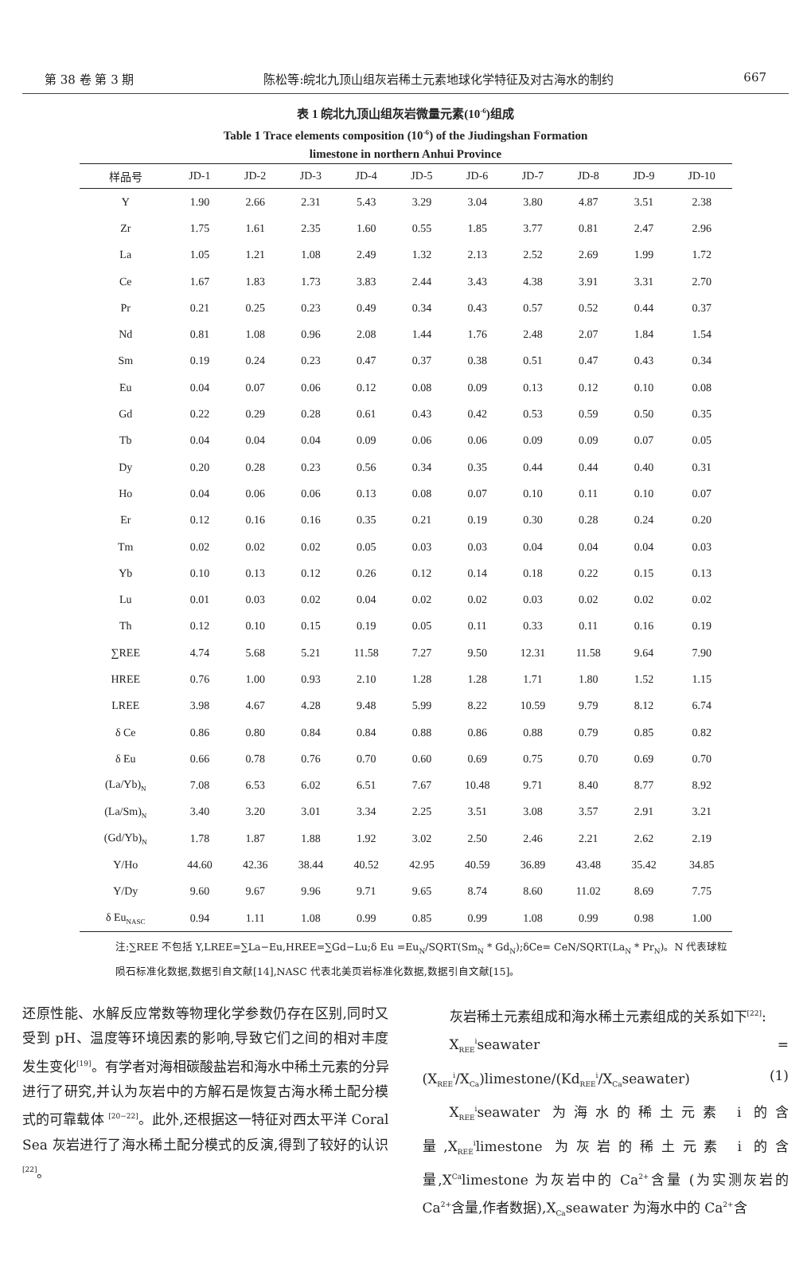第 38 卷 第 3 期 陈松等:皖北九顶山组灰岩稀土元素地球化学特征及对古海水的制约 667
表 1 皖北九顶山组灰岩微量元素(10<sup>-6</sup>)组成
Table 1 Trace elements composition (10<sup>-6</sup>) of the Jiudingshan Formation
limestone in northern Anhui Province
| 样品号 | JD-1 | JD-2 | JD-3 | JD-4 | JD-5 | JD-6 | JD-7 | JD-8 | JD-9 | JD-10 |
| --- | --- | --- | --- | --- | --- | --- | --- | --- | --- | --- |
| Y | 1.90 | 2.66 | 2.31 | 5.43 | 3.29 | 3.04 | 3.80 | 4.87 | 3.51 | 2.38 |
| Zr | 1.75 | 1.61 | 2.35 | 1.60 | 0.55 | 1.85 | 3.77 | 0.81 | 2.47 | 2.96 |
| La | 1.05 | 1.21 | 1.08 | 2.49 | 1.32 | 2.13 | 2.52 | 2.69 | 1.99 | 1.72 |
| Ce | 1.67 | 1.83 | 1.73 | 3.83 | 2.44 | 3.43 | 4.38 | 3.91 | 3.31 | 2.70 |
| Pr | 0.21 | 0.25 | 0.23 | 0.49 | 0.34 | 0.43 | 0.57 | 0.52 | 0.44 | 0.37 |
| Nd | 0.81 | 1.08 | 0.96 | 2.08 | 1.44 | 1.76 | 2.48 | 2.07 | 1.84 | 1.54 |
| Sm | 0.19 | 0.24 | 0.23 | 0.47 | 0.37 | 0.38 | 0.51 | 0.47 | 0.43 | 0.34 |
| Eu | 0.04 | 0.07 | 0.06 | 0.12 | 0.08 | 0.09 | 0.13 | 0.12 | 0.10 | 0.08 |
| Gd | 0.22 | 0.29 | 0.28 | 0.61 | 0.43 | 0.42 | 0.53 | 0.59 | 0.50 | 0.35 |
| Tb | 0.04 | 0.04 | 0.04 | 0.09 | 0.06 | 0.06 | 0.09 | 0.09 | 0.07 | 0.05 |
| Dy | 0.20 | 0.28 | 0.23 | 0.56 | 0.34 | 0.35 | 0.44 | 0.44 | 0.40 | 0.31 |
| Ho | 0.04 | 0.06 | 0.06 | 0.13 | 0.08 | 0.07 | 0.10 | 0.11 | 0.10 | 0.07 |
| Er | 0.12 | 0.16 | 0.16 | 0.35 | 0.21 | 0.19 | 0.30 | 0.28 | 0.24 | 0.20 |
| Tm | 0.02 | 0.02 | 0.02 | 0.05 | 0.03 | 0.03 | 0.04 | 0.04 | 0.04 | 0.03 |
| Yb | 0.10 | 0.13 | 0.12 | 0.26 | 0.12 | 0.14 | 0.18 | 0.22 | 0.15 | 0.13 |
| Lu | 0.01 | 0.03 | 0.02 | 0.04 | 0.02 | 0.02 | 0.03 | 0.02 | 0.02 | 0.02 |
| Th | 0.12 | 0.10 | 0.15 | 0.19 | 0.05 | 0.11 | 0.33 | 0.11 | 0.16 | 0.19 |
| ∑REE | 4.74 | 5.68 | 5.21 | 11.58 | 7.27 | 9.50 | 12.31 | 11.58 | 9.64 | 7.90 |
| HREE | 0.76 | 1.00 | 0.93 | 2.10 | 1.28 | 1.28 | 1.71 | 1.80 | 1.52 | 1.15 |
| LREE | 3.98 | 4.67 | 4.28 | 9.48 | 5.99 | 8.22 | 10.59 | 9.79 | 8.12 | 6.74 |
| δ Ce | 0.86 | 0.80 | 0.84 | 0.84 | 0.88 | 0.86 | 0.88 | 0.79 | 0.85 | 0.82 |
| δ Eu | 0.66 | 0.78 | 0.76 | 0.70 | 0.60 | 0.69 | 0.75 | 0.70 | 0.69 | 0.70 |
| (La/Yb)<sub>N</sub> | 7.08 | 6.53 | 6.02 | 6.51 | 7.67 | 10.48 | 9.71 | 8.40 | 8.77 | 8.92 |
| (La/Sm)<sub>N</sub> | 3.40 | 3.20 | 3.01 | 3.34 | 2.25 | 3.51 | 3.08 | 3.57 | 2.91 | 3.21 |
| (Gd/Yb)<sub>N</sub> | 1.78 | 1.87 | 1.88 | 1.92 | 3.02 | 2.50 | 2.46 | 2.21 | 2.62 | 2.19 |
| Y/Ho | 44.60 | 42.36 | 38.44 | 40.52 | 42.95 | 40.59 | 36.89 | 43.48 | 35.42 | 34.85 |
| Y/Dy | 9.60 | 9.67 | 9.96 | 9.71 | 9.65 | 8.74 | 8.60 | 11.02 | 8.69 | 7.75 |
| δ Eu<sub>NASC</sub> | 0.94 | 1.11 | 1.08 | 0.99 | 0.85 | 0.99 | 1.08 | 0.99 | 0.98 | 1.00 |
注:∑REE 不包括 Y,LREE=∑La−Eu,HREE=∑Gd−Lu;δ Eu =Eu<sub>N</sub>/SQRT(Sm<sub>N</sub> * Gd<sub>N</sub>);δCe= CeN/SQRT(La<sub>N</sub> * Pr<sub>N</sub>)。N 代表球粒陨石标准化数据,数据引自文献[14],NASC 代表北美页岩标准化数据,数据引自文献[15]。
还原性能、水解反应常数等物理化学参数仍存在区别,同时又受到 pH、温度等环境因素的影响,导致它们之间的相对丰度发生变化<sup>[19]</sup>。有学者对海相碳酸盐岩和海水中稀土元素的分异进行了研究,并认为灰岩中的方解石是恢复古海水稀土配分模式的可靠载体 <sup>[20−22]</sup>。此外,还根据这一特征对西太平洋 Coral Sea 灰岩进行了海水稀土配分模式的反演,得到了较好的认识<sup>[22]</sup>。
  灰岩稀土元素组成和海水稀土元素组成的关系如下<sup>[22]</sup>:
  X<sub>REE</sub><sup>i</sup>seawater =(X<sub>REE</sub><sup>i</sup>/X<sub>Ca</sub>)limestone/(Kd<sub>REE</sub><sup>i</sup>/X<sub>Ca</sub>seawater) (1)
  X<sub>REE</sub><sup>i</sup>seawater 为海水的稀土元素 i 的含量,X<sub>REE</sub><sup>i</sup>limestone 为灰岩的稀土元素 i 的含量,X<sup>Ca</sup>limestone 为灰岩中的 Ca<sup>2+</sup>含量 (为实测灰岩的 Ca<sup>2+</sup>含量,作者数据),X<sub>Ca</sub>seawater 为海水中的 Ca<sup>2+</sup>含